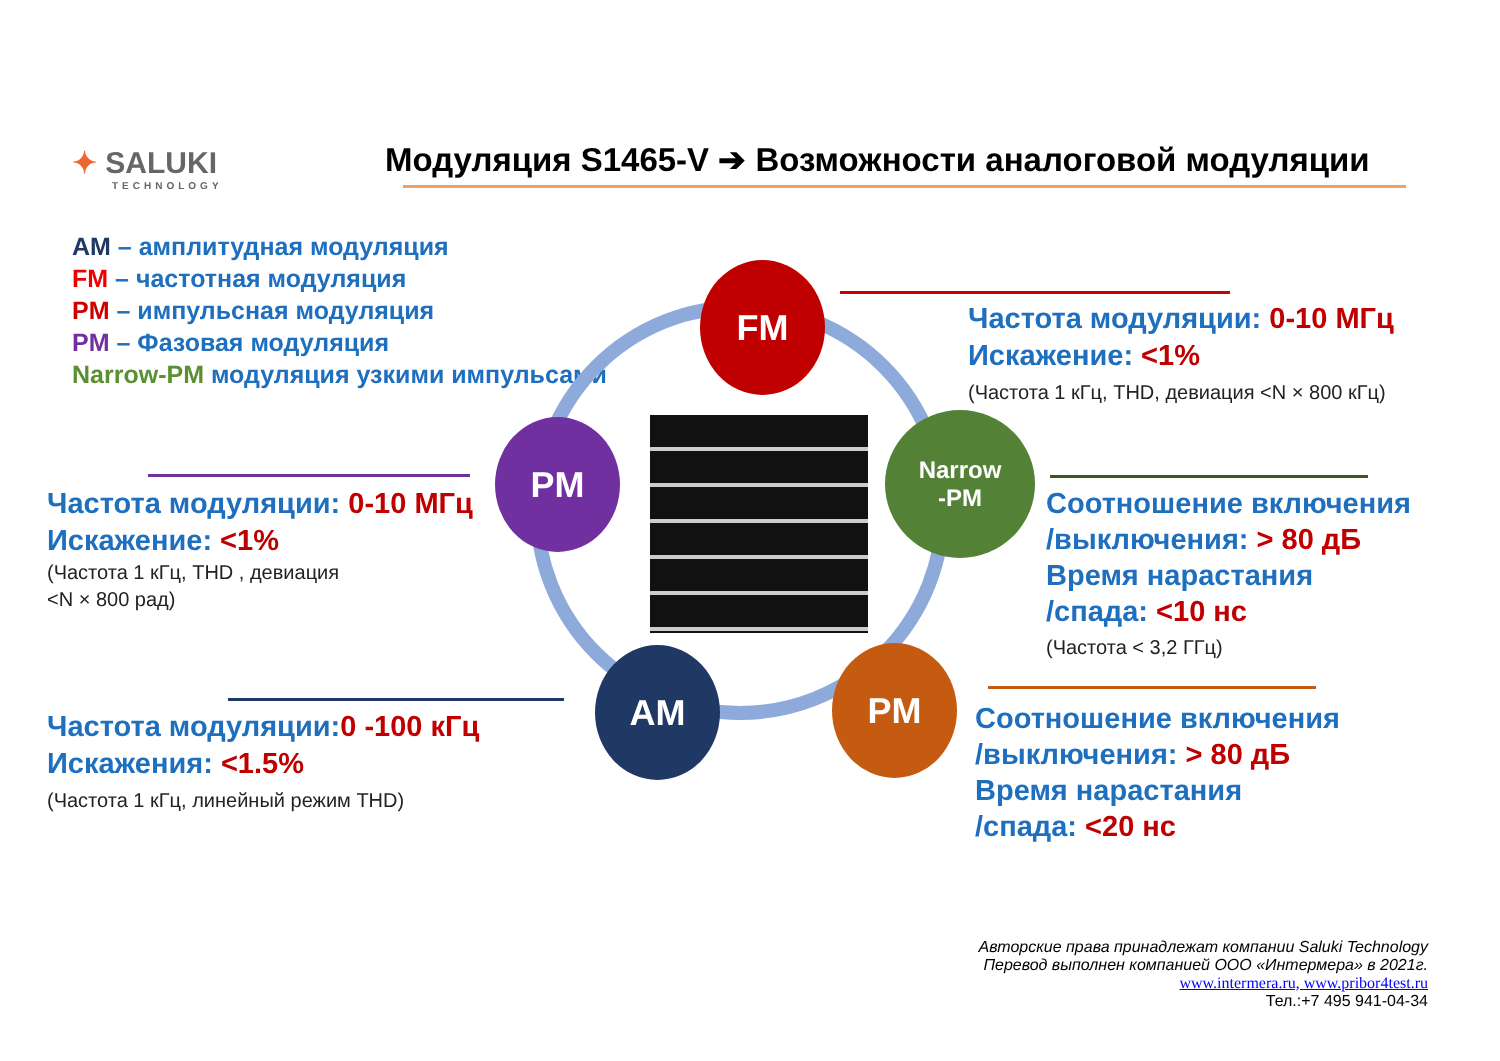✦ SALUKI
TECHNOLOGY
Модуляция S1465-V ➔ Возможности аналоговой модуляции
AM – амплитудная модуляция
FM – частотная модуляция
PM – импульсная модуляция
PM – Фазовая модуляция
Narrow-PM модуляция узкими импульсами
FM
PM
Narrow
-PM
AM PM
Частота модуляции: 0-10 МГц
Искажение: <1%
(Частота 1 кГц, THD, девиация <N × 800 кГц)
Частота модуляции: 0-10 МГц
Искажение: <1%
(Частота 1 кГц, THD , девиация
<N × 800 рад)
Соотношение включения
/выключения: > 80 дБ
Время нарастания
/спада: <10 нс
(Частота < 3,2 ГГц)
Частота модуляции: 0 -100 кГц
Искажения: <1.5%
(Частота 1 кГц, линейный режим THD)
Соотношение включения
/выключения: > 80 дБ
Время нарастания
/спада: <20 нс
Авторские права принадлежат компании Saluki Technology
Перевод выполнен компанией ООО «Интермера» в 2021г.
www.intermera.ru, www.pribor4test.ru
Тел.:+7 495 941-04-34